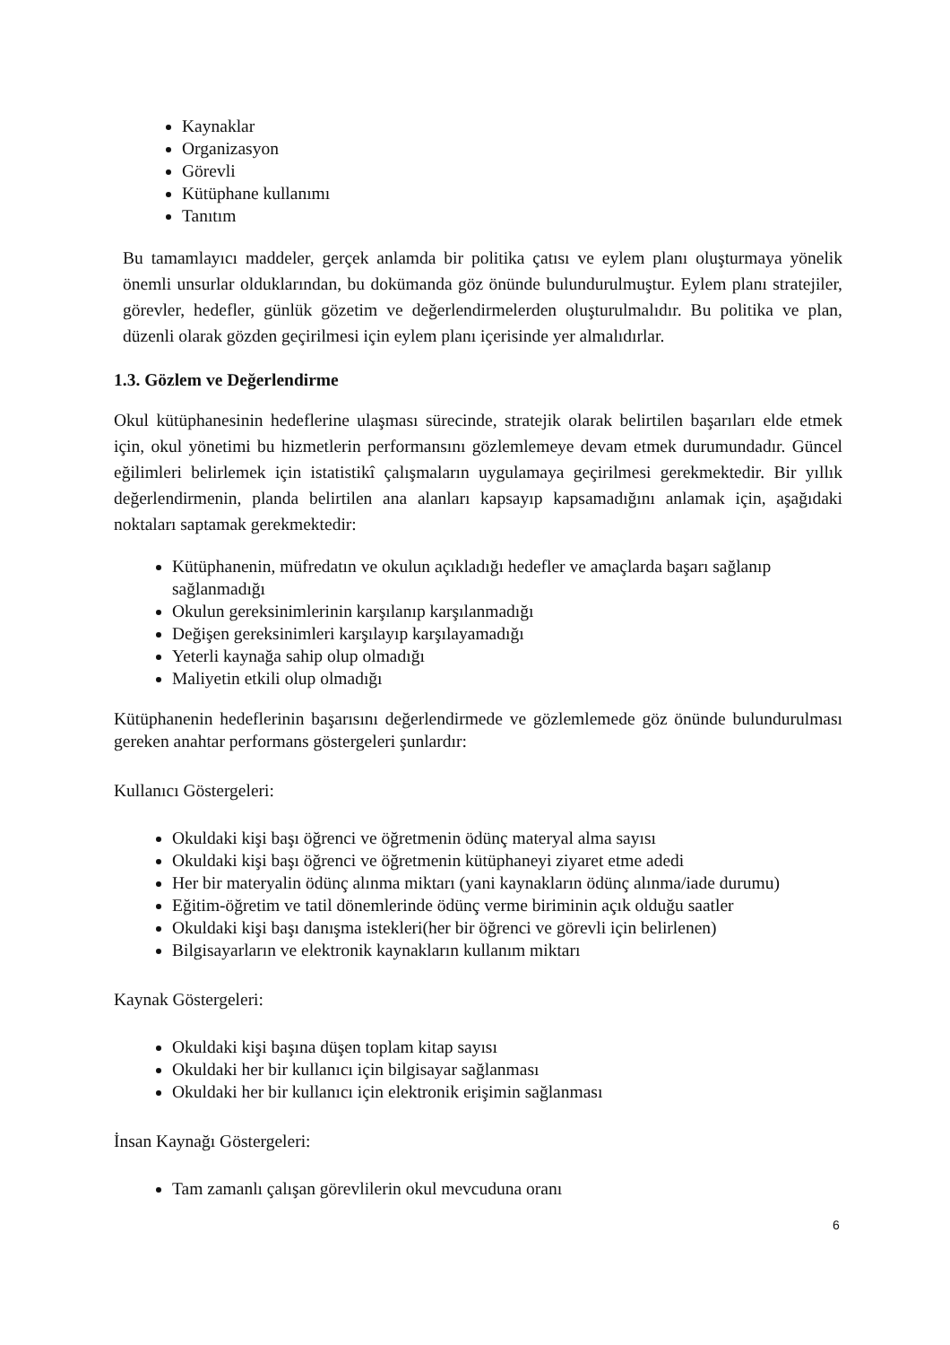Kaynaklar
Organizasyon
Görevli
Kütüphane kullanımı
Tanıtım
Bu tamamlayıcı maddeler, gerçek anlamda bir politika çatısı ve eylem planı oluşturmaya yönelik önemli unsurlar olduklarından, bu dokümanda göz önünde bulundurulmuştur. Eylem planı stratejiler, görevler, hedefler, günlük gözetim ve değerlendirmelerden oluşturulmalıdır. Bu politika ve plan, düzenli olarak gözden geçirilmesi için eylem planı içerisinde yer almalıdırlar.
1.3. Gözlem ve Değerlendirme
Okul kütüphanesinin hedeflerine ulaşması sürecinde, stratejik olarak belirtilen başarıları elde etmek için, okul yönetimi bu hizmetlerin performansını gözlemlemeye devam etmek durumundadır. Güncel eğilimleri belirlemek için istatistikî çalışmaların uygulamaya geçirilmesi gerekmektedir. Bir yıllık değerlendirmenin, planda belirtilen ana alanları kapsayıp kapsamadığını anlamak için, aşağıdaki noktaları saptamak gerekmektedir:
Kütüphanenin, müfredatın ve okulun açıkladığı hedefler ve amaçlarda başarı sağlanıp sağlanmadığı
Okulun gereksinimlerinin karşılanıp karşılanmadığı
Değişen gereksinimleri karşılayıp karşılayamadığı
Yeterli kaynağa sahip olup olmadığı
Maliyetin etkili olup olmadığı
Kütüphanenin hedeflerinin başarısını değerlendirmede ve gözlemlemede göz önünde bulundurulması gereken anahtar performans göstergeleri şunlardır:
Kullanıcı Göstergeleri:
Okuldaki kişi başı öğrenci ve öğretmenin ödünç materyal alma sayısı
Okuldaki kişi başı öğrenci ve öğretmenin kütüphaneyi ziyaret etme adedi
Her bir materyalin ödünç alınma miktarı (yani kaynakların ödünç alınma/iade durumu)
Eğitim-öğretim ve tatil dönemlerinde ödünç verme biriminin açık olduğu saatler
Okuldaki kişi başı danışma istekleri(her bir öğrenci ve görevli için belirlenen)
Bilgisayarların ve elektronik kaynakların kullanım miktarı
Kaynak Göstergeleri:
Okuldaki kişi başına düşen toplam kitap sayısı
Okuldaki her bir kullanıcı için bilgisayar sağlanması
Okuldaki her bir kullanıcı için elektronik erişimin sağlanması
İnsan Kaynağı Göstergeleri:
Tam zamanlı çalışan görevlilerin okul mevcuduna oranı
6